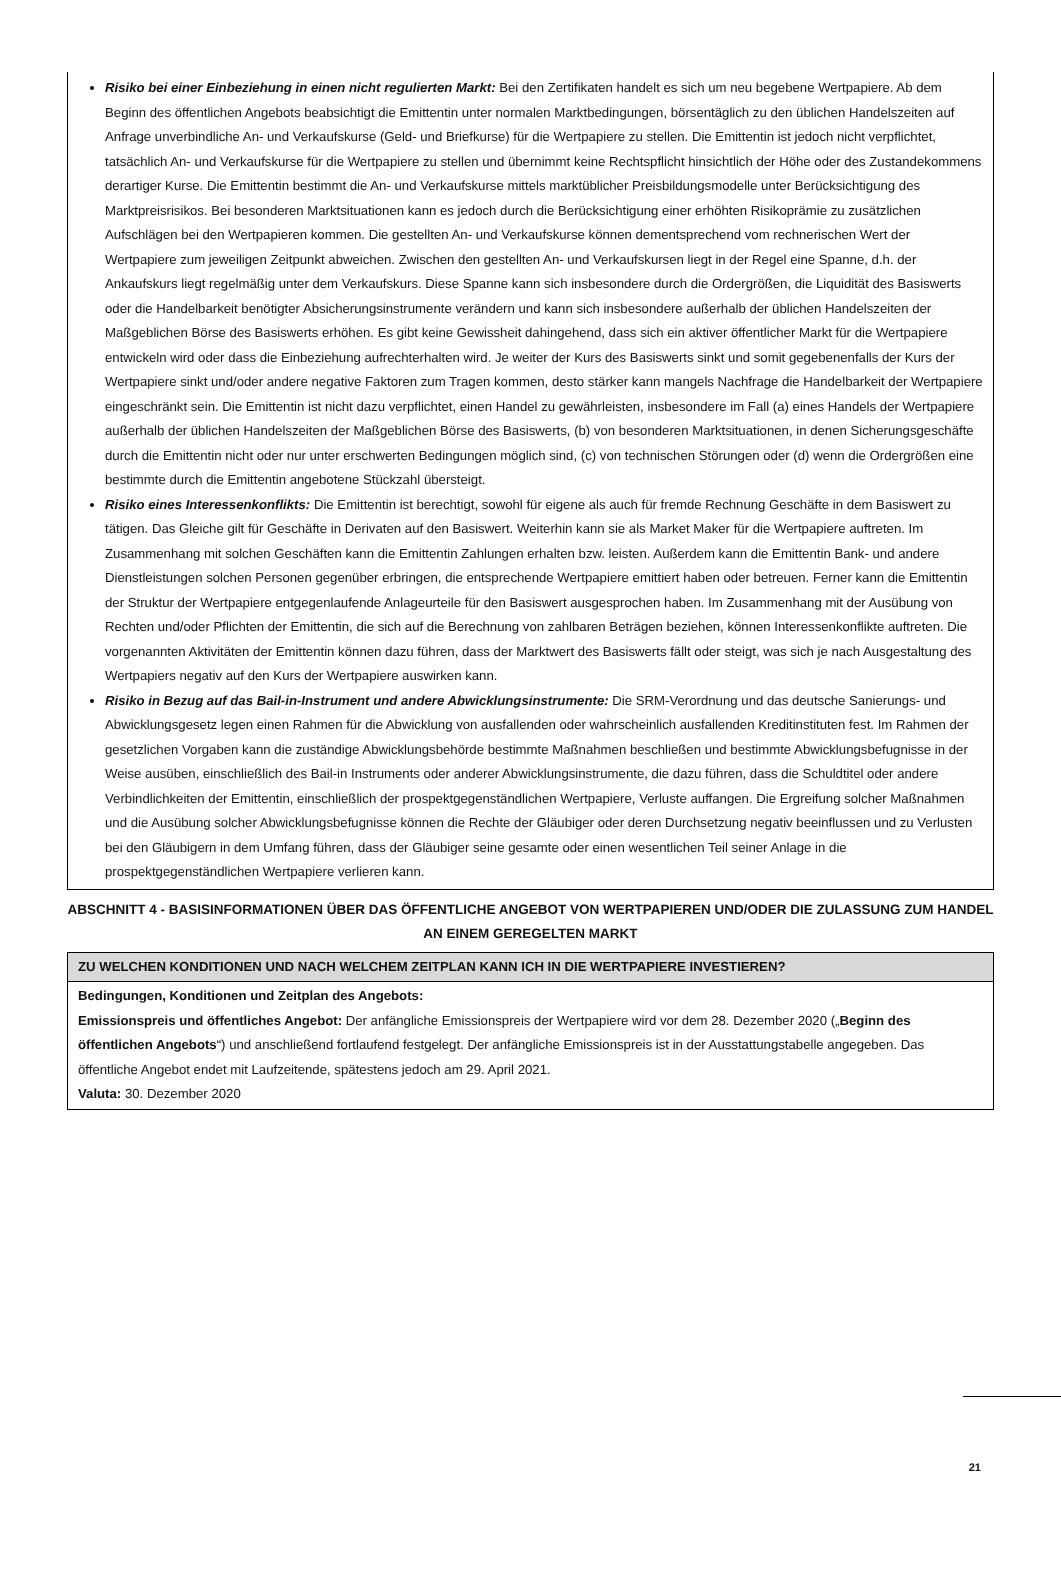Risiko bei einer Einbeziehung in einen nicht regulierten Markt: Bei den Zertifikaten handelt es sich um neu begebene Wertpapiere. Ab dem Beginn des öffentlichen Angebots beabsichtigt die Emittentin unter normalen Marktbedingungen, börsentäglich zu den üblichen Handelszeiten auf Anfrage unverbindliche An- und Verkaufskurse (Geld- und Briefkurse) für die Wertpapiere zu stellen. Die Emittentin ist jedoch nicht verpflichtet, tatsächlich An- und Verkaufskurse für die Wertpapiere zu stellen und übernimmt keine Rechtspflicht hinsichtlich der Höhe oder des Zustandekommens derartiger Kurse. Die Emittentin bestimmt die An- und Verkaufskurse mittels marktüblicher Preisbildungsmodelle unter Berücksichtigung des Marktpreisrisikos. Bei besonderen Marktsituationen kann es jedoch durch die Berücksichtigung einer erhöhten Risikoprämie zu zusätzlichen Aufschlägen bei den Wertpapieren kommen. Die gestellten An- und Verkaufskurse können dementsprechend vom rechnerischen Wert der Wertpapiere zum jeweiligen Zeitpunkt abweichen. Zwischen den gestellten An- und Verkaufskursen liegt in der Regel eine Spanne, d.h. der Ankaufskurs liegt regelmäßig unter dem Verkaufskurs. Diese Spanne kann sich insbesondere durch die Ordergrößen, die Liquidität des Basiswerts oder die Handelbarkeit benötigter Absicherungsinstrumente verändern und kann sich insbesondere außerhalb der üblichen Handelszeiten der Maßgeblichen Börse des Basiswerts erhöhen. Es gibt keine Gewissheit dahingehend, dass sich ein aktiver öffentlicher Markt für die Wertpapiere entwickeln wird oder dass die Einbeziehung aufrechterhalten wird. Je weiter der Kurs des Basiswerts sinkt und somit gegebenenfalls der Kurs der Wertpapiere sinkt und/oder andere negative Faktoren zum Tragen kommen, desto stärker kann mangels Nachfrage die Handelbarkeit der Wertpapiere eingeschränkt sein. Die Emittentin ist nicht dazu verpflichtet, einen Handel zu gewährleisten, insbesondere im Fall (a) eines Handels der Wertpapiere außerhalb der üblichen Handelszeiten der Maßgeblichen Börse des Basiswerts, (b) von besonderen Marktsituationen, in denen Sicherungsgeschäfte durch die Emittentin nicht oder nur unter erschwerten Bedingungen möglich sind, (c) von technischen Störungen oder (d) wenn die Ordergrößen eine bestimmte durch die Emittentin angebotene Stückzahl übersteigt.
Risiko eines Interessenkonflikts: Die Emittentin ist berechtigt, sowohl für eigene als auch für fremde Rechnung Geschäfte in dem Basiswert zu tätigen. Das Gleiche gilt für Geschäfte in Derivaten auf den Basiswert. Weiterhin kann sie als Market Maker für die Wertpapiere auftreten. Im Zusammenhang mit solchen Geschäften kann die Emittentin Zahlungen erhalten bzw. leisten. Außerdem kann die Emittentin Bank- und andere Dienstleistungen solchen Personen gegenüber erbringen, die entsprechende Wertpapiere emittiert haben oder betreuen. Ferner kann die Emittentin der Struktur der Wertpapiere entgegenlaufende Anlageurteile für den Basiswert ausgesprochen haben. Im Zusammenhang mit der Ausübung von Rechten und/oder Pflichten der Emittentin, die sich auf die Berechnung von zahlbaren Beträgen beziehen, können Interessenkonflikte auftreten. Die vorgenannten Aktivitäten der Emittentin können dazu führen, dass der Marktwert des Basiswerts fällt oder steigt, was sich je nach Ausgestaltung des Wertpapiers negativ auf den Kurs der Wertpapiere auswirken kann.
Risiko in Bezug auf das Bail-in-Instrument und andere Abwicklungsinstrumente: Die SRM-Verordnung und das deutsche Sanierungs- und Abwicklungsgesetz legen einen Rahmen für die Abwicklung von ausfallenden oder wahrscheinlich ausfallenden Kreditinstituten fest. Im Rahmen der gesetzlichen Vorgaben kann die zuständige Abwicklungsbehörde bestimmte Maßnahmen beschließen und bestimmte Abwicklungsbefugnisse in der Weise ausüben, einschließlich des Bail-in Instruments oder anderer Abwicklungsinstrumente, die dazu führen, dass die Schuldtitel oder andere Verbindlichkeiten der Emittentin, einschließlich der prospektgegenständlichen Wertpapiere, Verluste auffangen. Die Ergreifung solcher Maßnahmen und die Ausübung solcher Abwicklungsbefugnisse können die Rechte der Gläubiger oder deren Durchsetzung negativ beeinflussen und zu Verlusten bei den Gläubigern in dem Umfang führen, dass der Gläubiger seine gesamte oder einen wesentlichen Teil seiner Anlage in die prospektgegenständlichen Wertpapiere verlieren kann.
ABSCHNITT 4 - BASISINFORMATIONEN ÜBER DAS ÖFFENTLICHE ANGEBOT VON WERTPAPIEREN UND/ODER DIE ZULASSUNG ZUM HANDEL AN EINEM GEREGELTEN MARKT
ZU WELCHEN KONDITIONEN UND NACH WELCHEM ZEITPLAN KANN ICH IN DIE WERTPAPIERE INVESTIEREN?
Bedingungen, Konditionen und Zeitplan des Angebots:
Emissionspreis und öffentliches Angebot: Der anfängliche Emissionspreis der Wertpapiere wird vor dem 28. Dezember 2020 („Beginn des öffentlichen Angebots“) und anschließend fortlaufend festgelegt. Der anfängliche Emissionspreis ist in der Ausstattungstabelle angegeben. Das öffentliche Angebot endet mit Laufzeitende, spätestens jedoch am 29. April 2021.
Valuta: 30. Dezember 2020
21